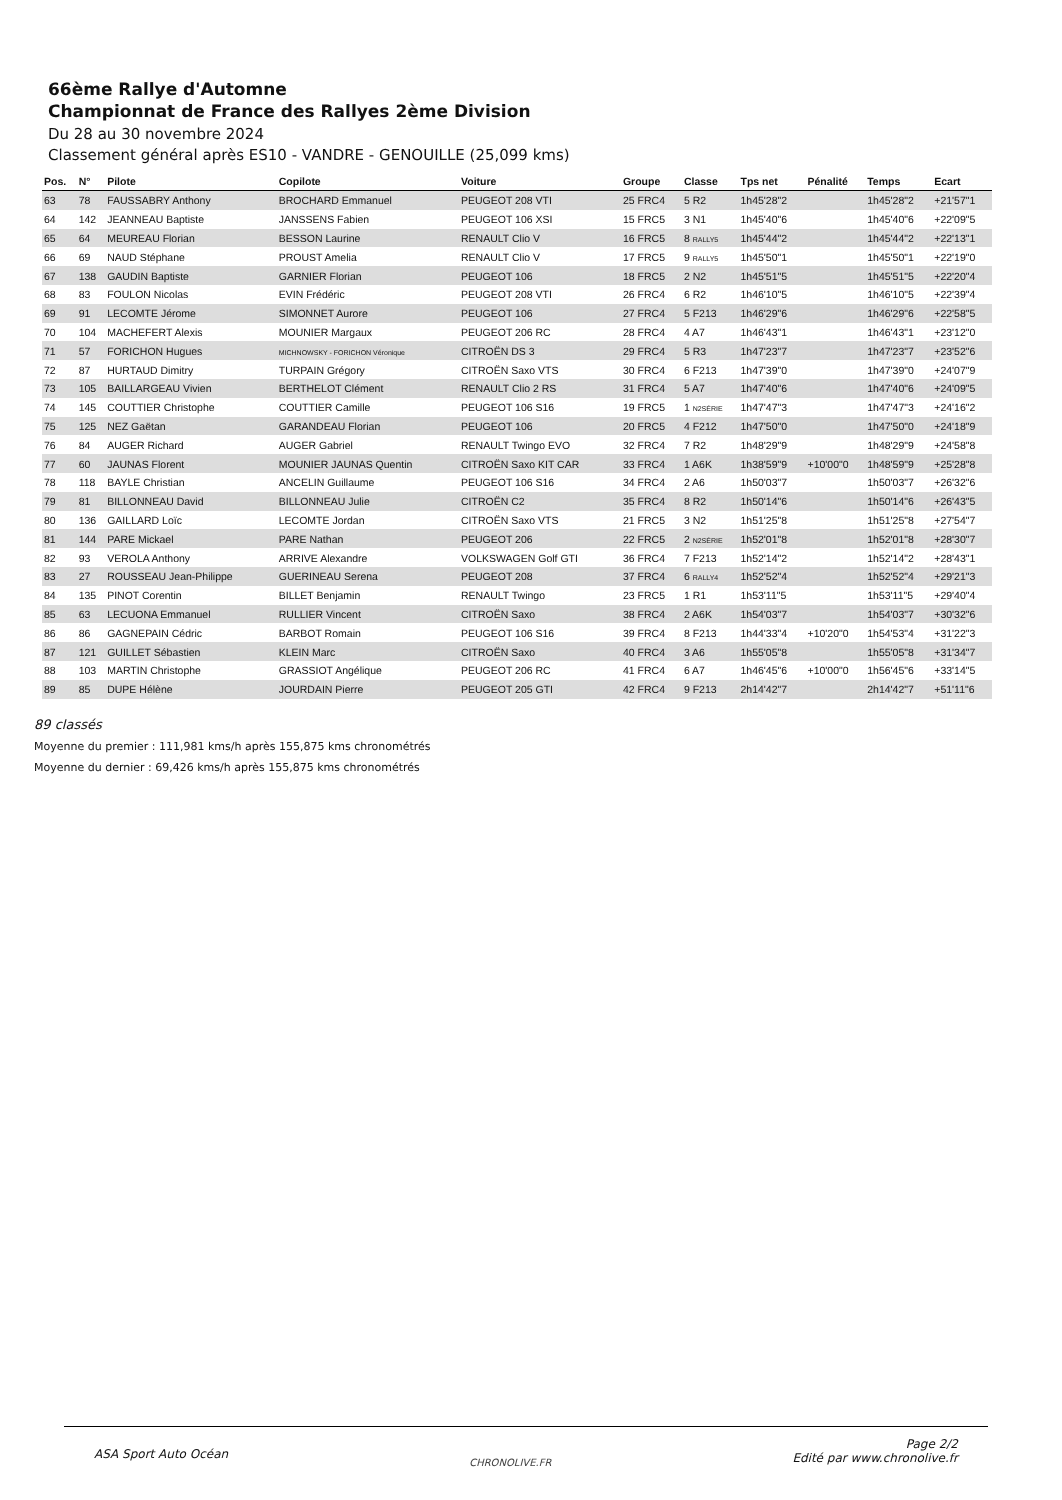66ème Rallye d'Automne
Championnat de France des Rallyes 2ème Division
Du 28 au 30 novembre 2024
Classement général après ES10 - VANDRE - GENOUILLE (25,099 kms)
| Pos. | N° | Pilote | Copilote | Voiture | Groupe | Classe | Tps net | Pénalité | Temps | Ecart |
| --- | --- | --- | --- | --- | --- | --- | --- | --- | --- | --- |
| 63 | 78 | FAUSSABRY Anthony | BROCHARD Emmanuel | PEUGEOT 208 VTI | 25 FRC4 | 5 R2 | 1h45'28"2 | | 1h45'28"2 | +21'57"1 |
| 64 | 142 | JEANNEAU Baptiste | JANSSENS Fabien | PEUGEOT 106 XSI | 15 FRC5 | 3 N1 | 1h45'40"6 | | 1h45'40"6 | +22'09"5 |
| 65 | 64 | MEUREAU Florian | BESSON Laurine | RENAULT Clio V | 16 FRC5 | 8 RALLY5 | 1h45'44"2 | | 1h45'44"2 | +22'13"1 |
| 66 | 69 | NAUD Stéphane | PROUST Amelia | RENAULT Clio V | 17 FRC5 | 9 RALLY5 | 1h45'50"1 | | 1h45'50"1 | +22'19"0 |
| 67 | 138 | GAUDIN Baptiste | GARNIER Florian | PEUGEOT 106 | 18 FRC5 | 2 N2 | 1h45'51"5 | | 1h45'51"5 | +22'20"4 |
| 68 | 83 | FOULON Nicolas | EVIN Frédéric | PEUGEOT 208 VTI | 26 FRC4 | 6 R2 | 1h46'10"5 | | 1h46'10"5 | +22'39"4 |
| 69 | 91 | LECOMTE Jérome | SIMONNET Aurore | PEUGEOT 106 | 27 FRC4 | 5 F213 | 1h46'29"6 | | 1h46'29"6 | +22'58"5 |
| 70 | 104 | MACHEFERT Alexis | MOUNIER Margaux | PEUGEOT 206 RC | 28 FRC4 | 4 A7 | 1h46'43"1 | | 1h46'43"1 | +23'12"0 |
| 71 | 57 | FORICHON Hugues | MICHNOWSKY - FORICHON Véronique | CITROËN DS 3 | 29 FRC4 | 5 R3 | 1h47'23"7 | | 1h47'23"7 | +23'52"6 |
| 72 | 87 | HURTAUD Dimitry | TURPAIN Grégory | CITROËN Saxo VTS | 30 FRC4 | 6 F213 | 1h47'39"0 | | 1h47'39"0 | +24'07"9 |
| 73 | 105 | BAILLARGEAU Vivien | BERTHELOT Clément | RENAULT Clio 2 RS | 31 FRC4 | 5 A7 | 1h47'40"6 | | 1h47'40"6 | +24'09"5 |
| 74 | 145 | COUTTIER Christophe | COUTTIER Camille | PEUGEOT 106 S16 | 19 FRC5 | 1 N2SÉRIE | 1h47'47"3 | | 1h47'47"3 | +24'16"2 |
| 75 | 125 | NEZ Gaëtan | GARANDEAU Florian | PEUGEOT 106 | 20 FRC5 | 4 F212 | 1h47'50"0 | | 1h47'50"0 | +24'18"9 |
| 76 | 84 | AUGER Richard | AUGER Gabriel | RENAULT Twingo EVO | 32 FRC4 | 7 R2 | 1h48'29"9 | | 1h48'29"9 | +24'58"8 |
| 77 | 60 | JAUNAS Florent | MOUNIER JAUNAS Quentin | CITROËN Saxo KIT CAR | 33 FRC4 | 1 A6K | 1h38'59"9 | +10'00"0 | 1h48'59"9 | +25'28"8 |
| 78 | 118 | BAYLE Christian | ANCELIN Guillaume | PEUGEOT 106 S16 | 34 FRC4 | 2 A6 | 1h50'03"7 | | 1h50'03"7 | +26'32"6 |
| 79 | 81 | BILLONNEAU David | BILLONNEAU Julie | CITROËN C2 | 35 FRC4 | 8 R2 | 1h50'14"6 | | 1h50'14"6 | +26'43"5 |
| 80 | 136 | GAILLARD Loïc | LECOMTE Jordan | CITROËN Saxo VTS | 21 FRC5 | 3 N2 | 1h51'25"8 | | 1h51'25"8 | +27'54"7 |
| 81 | 144 | PARE Mickael | PARE Nathan | PEUGEOT 206 | 22 FRC5 | 2 N2SÉRIE | 1h52'01"8 | | 1h52'01"8 | +28'30"7 |
| 82 | 93 | VEROLA Anthony | ARRIVE Alexandre | VOLKSWAGEN Golf GTI | 36 FRC4 | 7 F213 | 1h52'14"2 | | 1h52'14"2 | +28'43"1 |
| 83 | 27 | ROUSSEAU Jean-Philippe | GUERINEAU Serena | PEUGEOT 208 | 37 FRC4 | 6 RALLY4 | 1h52'52"4 | | 1h52'52"4 | +29'21"3 |
| 84 | 135 | PINOT Corentin | BILLET Benjamin | RENAULT Twingo | 23 FRC5 | 1 R1 | 1h53'11"5 | | 1h53'11"5 | +29'40"4 |
| 85 | 63 | LECUONA Emmanuel | RULLIER Vincent | CITROËN Saxo | 38 FRC4 | 2 A6K | 1h54'03"7 | | 1h54'03"7 | +30'32"6 |
| 86 | 86 | GAGNEPAIN Cédric | BARBOT Romain | PEUGEOT 106 S16 | 39 FRC4 | 8 F213 | 1h44'33"4 | +10'20"0 | 1h54'53"4 | +31'22"3 |
| 87 | 121 | GUILLET Sébastien | KLEIN Marc | CITROËN Saxo | 40 FRC4 | 3 A6 | 1h55'05"8 | | 1h55'05"8 | +31'34"7 |
| 88 | 103 | MARTIN Christophe | GRASSIOT Angélique | PEUGEOT 206 RC | 41 FRC4 | 6 A7 | 1h46'45"6 | +10'00"0 | 1h56'45"6 | +33'14"5 |
| 89 | 85 | DUPE Hélène | JOURDAIN Pierre | PEUGEOT 205 GTI | 42 FRC4 | 9 F213 | 2h14'42"7 | | 2h14'42"7 | +51'11"6 |
89 classés
Moyenne du premier : 111,981 kms/h après 155,875 kms chronométrés
Moyenne du dernier : 69,426 kms/h après 155,875 kms chronométrés
ASA Sport Auto Océan
CHRONOLIVE.FR
Page 2/2
Edité par www.chronolive.fr